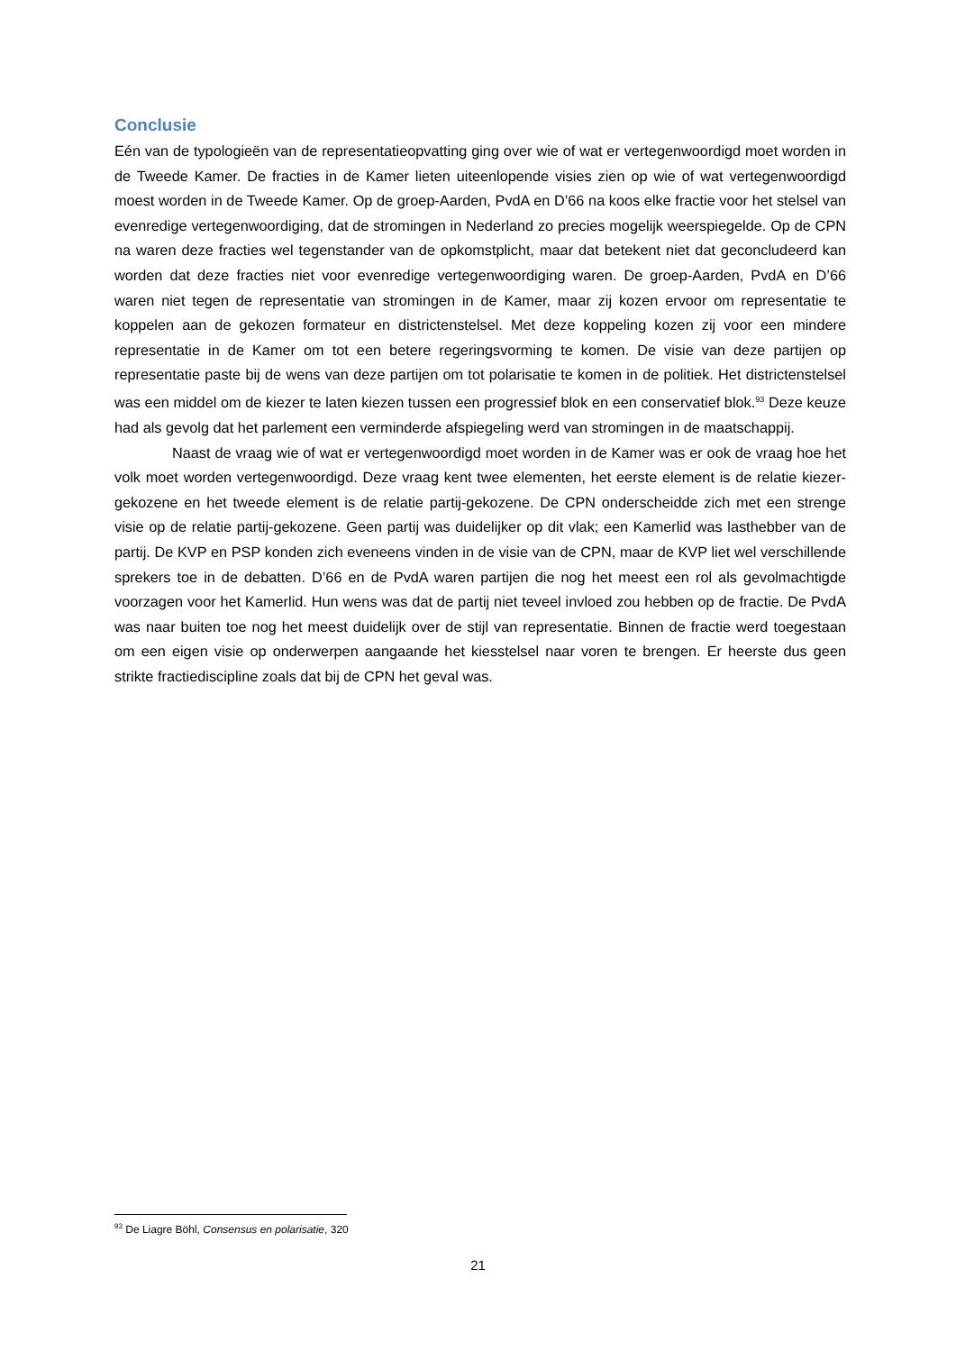Conclusie
Eén van de typologieën van de representatieopvatting ging over wie of wat er vertegenwoordigd moet worden in de Tweede Kamer. De fracties in de Kamer lieten uiteenlopende visies zien op wie of wat vertegenwoordigd moest worden in de Tweede Kamer. Op de groep-Aarden, PvdA en D’66 na koos elke fractie voor het stelsel van evenredige vertegenwoordiging, dat de stromingen in Nederland zo precies mogelijk weerspiegelde. Op de CPN na waren deze fracties wel tegenstander van de opkomstplicht, maar dat betekent niet dat geconcludeerd kan worden dat deze fracties niet voor evenredige vertegenwoordiging waren. De groep-Aarden, PvdA en D’66 waren niet tegen de representatie van stromingen in de Kamer, maar zij kozen ervoor om representatie te koppelen aan de gekozen formateur en districtenstelsel. Met deze koppeling kozen zij voor een mindere representatie in de Kamer om tot een betere regeringsvorming te komen. De visie van deze partijen op representatie paste bij de wens van deze partijen om tot polarisatie te komen in de politiek. Het districtenstelsel was een middel om de kiezer te laten kiezen tussen een progressief blok en een conservatief blok.<sup>93</sup> Deze keuze had als gevolg dat het parlement een verminderde afspiegeling werd van stromingen in de maatschappij.
Naast de vraag wie of wat er vertegenwoordigd moet worden in de Kamer was er ook de vraag hoe het volk moet worden vertegenwoordigd. Deze vraag kent twee elementen, het eerste element is de relatie kiezer-gekozene en het tweede element is de relatie partij-gekozene. De CPN onderscheidde zich met een strenge visie op de relatie partij-gekozene. Geen partij was duidelijker op dit vlak; een Kamerlid was lasthebber van de partij. De KVP en PSP konden zich eveneens vinden in de visie van de CPN, maar de KVP liet wel verschillende sprekers toe in de debatten. D’66 en de PvdA waren partijen die nog het meest een rol als gevolmachtigde voorzagen voor het Kamerlid. Hun wens was dat de partij niet teveel invloed zou hebben op de fractie. De PvdA was naar buiten toe nog het meest duidelijk over de stijl van representatie. Binnen de fractie werd toegestaan om een eigen visie op onderwerpen aangaande het kiesstelsel naar voren te brengen. Er heerste dus geen strikte fractiediscipline zoals dat bij de CPN het geval was.
<sup>93</sup> De Liagre Böhl, Consensus en polarisatie, 320
21